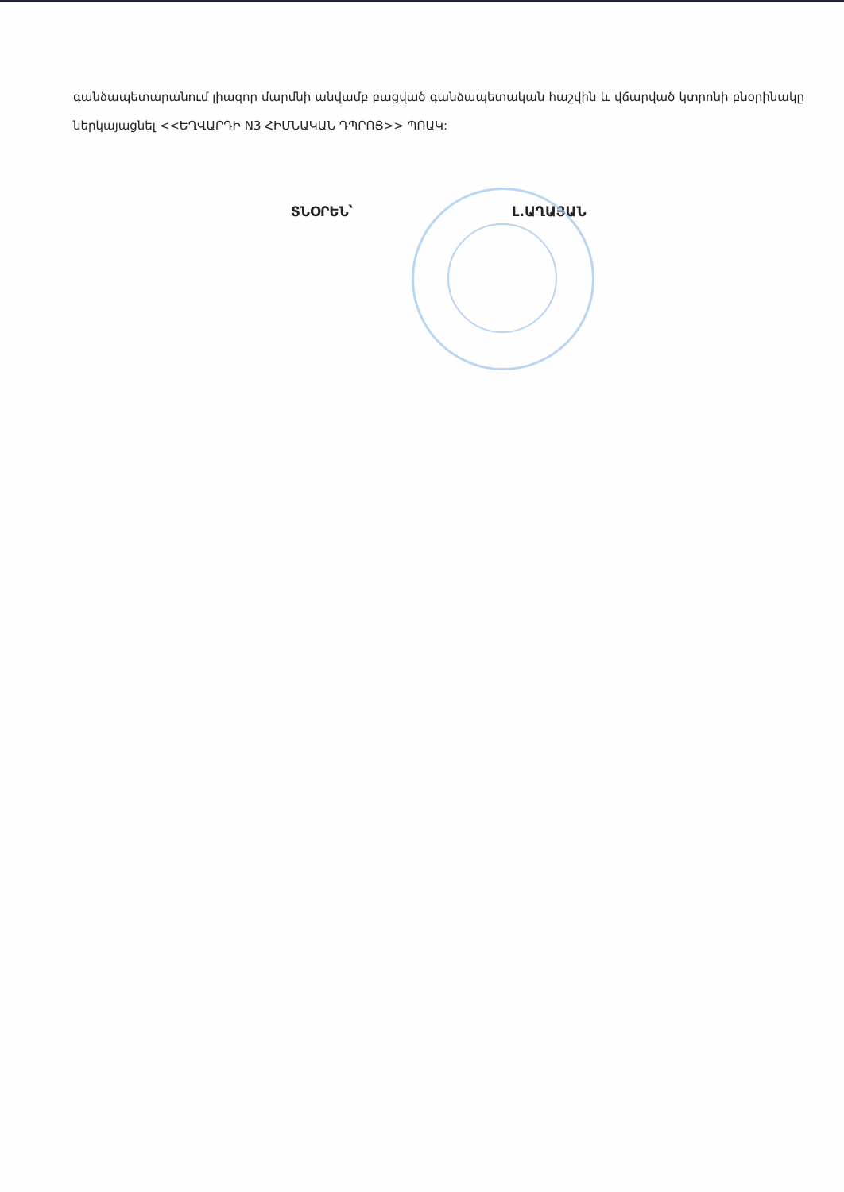գանձապետարանում լիազոր մարմնի անվամբ բացված գանձապետական հաշվին և վճարված կտրոնի բնօրինակը ներկայացնել <<ԵՂՎԱՐԴԻ N3 ՀԻՄՆԱԿԱՆ ԴՊՐՈՑ>> ՊՈԱԿ:
ՏՆՕՐԵՆ՝ Լ.ԱՂԱՅԱՆ